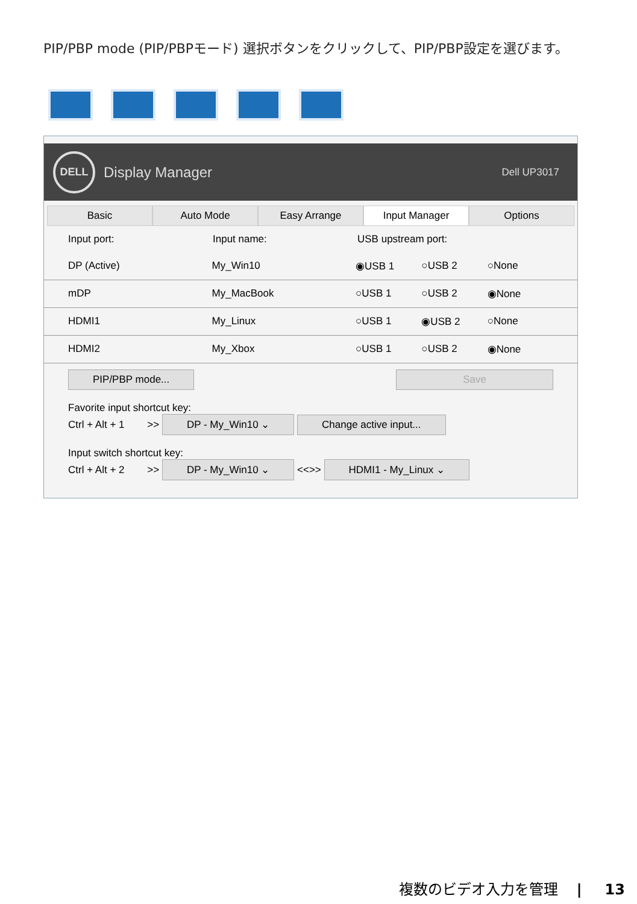PIP/PBP mode (PIP/PBPモード) 選択ボタンをクリックして、PIP/PBP設定を選びます。
DELL
Display Manager Dell UP3017
Basic Auto Mode Easy Arrange Input Manager Options
Input port: Input name: USB upstream port:
DP (Active) My_Win10 ◉USB 1 ○USB 2 ○None
mDP My_MacBook ○USB 1 ○USB 2 ◉None
HDMI1 My_Linux ○USB 1 ◉USB 2 ○None
HDMI2 My_Xbox ○USB 1 ○USB 2 ◉None
PIP/PBP mode... Save
Favorite input shortcut key:
Ctrl + Alt + 1 >> DP - My_Win10 ⌄ Change active input...
Input switch shortcut key:
Ctrl + Alt + 2 >> DP - My_Win10 ⌄ <<>> HDMI1 - My_Linux ⌄
複数のビデオ入力を管理 | 13